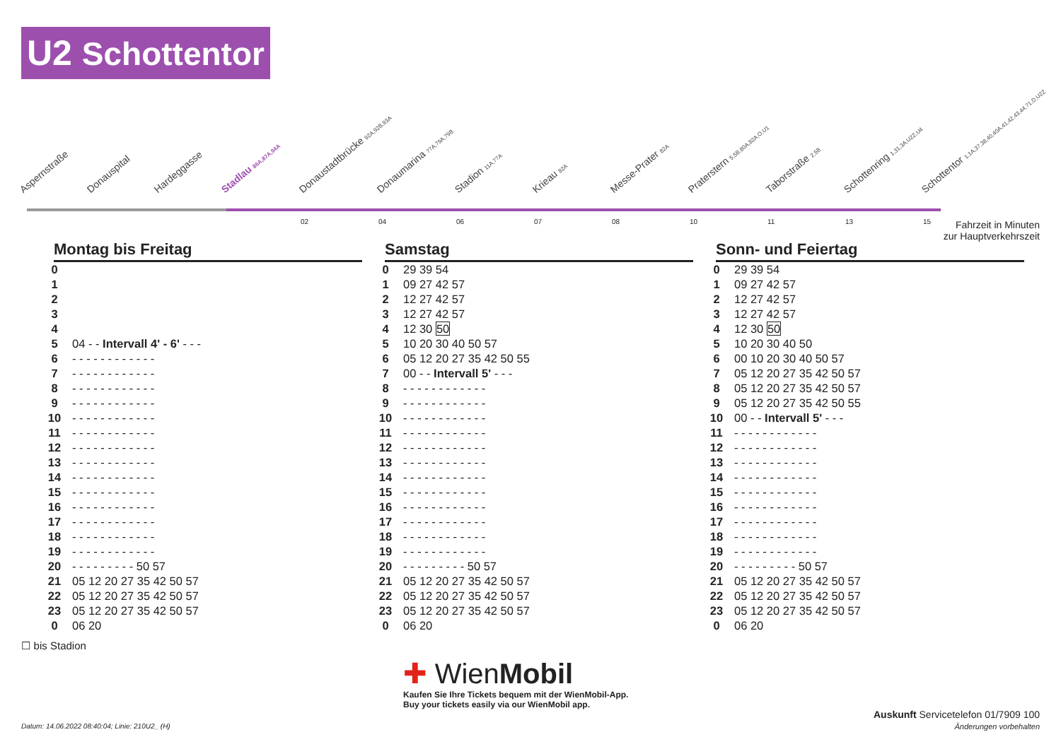U2 Schottentor
Aspernstraße Donauspital Hardeggasse Stadlau 86A,87A,94A Donaustadtbrücke 92A,92B,93A Donaumarina 77A,79A,79B Stadion 11A,77A Krieau 82A Messe-Prater 82A Praterstern 5,5B,80A,82A,O,U1 Taborstraße 2,5B Schottenring 1,31,3A,U2Z,U4 Schottentor 1,1A,37,38,40,40A,41,42,43,44,71,D,U2Z
02 04 06 07 08 10 11 13 15
Fahrzeit in Minuten
zur Hauptverkehrszeit
Montag bis Freitag
| 0 | |
| 1 | |
| 2 | |
| 3 | |
| 4 | |
| 5 | 04 - - Intervall 4' - 6' - - - |
| 6 | - - - - - - - - - - - - |
| 7 | - - - - - - - - - - - - |
| 8 | - - - - - - - - - - - - |
| 9 | - - - - - - - - - - - - |
| 10 | - - - - - - - - - - - - |
| 11 | - - - - - - - - - - - - |
| 12 | - - - - - - - - - - - - |
| 13 | - - - - - - - - - - - - |
| 14 | - - - - - - - - - - - - |
| 15 | - - - - - - - - - - - - |
| 16 | - - - - - - - - - - - - |
| 17 | - - - - - - - - - - - - |
| 18 | - - - - - - - - - - - - |
| 19 | - - - - - - - - - - - - |
| 20 | - - - - - - - - - 50 57 |
| 21 | 05 12 20 27 35 42 50 57 |
| 22 | 05 12 20 27 35 42 50 57 |
| 23 | 05 12 20 27 35 42 50 57 |
| 0 | 06 20 |
Samstag
| 0 | 29 39 54 |
| 1 | 09 27 42 57 |
| 2 | 12 27 42 57 |
| 3 | 12 27 42 57 |
| 4 | 12 30 50 |
| 5 | 10 20 30 40 50 57 |
| 6 | 05 12 20 27 35 42 50 55 |
| 7 | 00 - - Intervall 5' - - - |
| 8 | - - - - - - - - - - - - |
| 9 | - - - - - - - - - - - - |
| 10 | - - - - - - - - - - - - |
| 11 | - - - - - - - - - - - - |
| 12 | - - - - - - - - - - - - |
| 13 | - - - - - - - - - - - - |
| 14 | - - - - - - - - - - - - |
| 15 | - - - - - - - - - - - - |
| 16 | - - - - - - - - - - - - |
| 17 | - - - - - - - - - - - - |
| 18 | - - - - - - - - - - - - |
| 19 | - - - - - - - - - - - - |
| 20 | - - - - - - - - - 50 57 |
| 21 | 05 12 20 27 35 42 50 57 |
| 22 | 05 12 20 27 35 42 50 57 |
| 23 | 05 12 20 27 35 42 50 57 |
| 0 | 06 20 |
Sonn- und Feiertag
| 0 | 29 39 54 |
| 1 | 09 27 42 57 |
| 2 | 12 27 42 57 |
| 3 | 12 27 42 57 |
| 4 | 12 30 50 |
| 5 | 10 20 30 40 50 |
| 6 | 00 10 20 30 40 50 57 |
| 7 | 05 12 20 27 35 42 50 57 |
| 8 | 05 12 20 27 35 42 50 57 |
| 9 | 05 12 20 27 35 42 50 55 |
| 10 | 00 - - Intervall 5' - - - |
| 11 | - - - - - - - - - - - - |
| 12 | - - - - - - - - - - - - |
| 13 | - - - - - - - - - - - - |
| 14 | - - - - - - - - - - - - |
| 15 | - - - - - - - - - - - - |
| 16 | - - - - - - - - - - - - |
| 17 | - - - - - - - - - - - - |
| 18 | - - - - - - - - - - - - |
| 19 | - - - - - - - - - - - - |
| 20 | - - - - - - - - - 50 57 |
| 21 | 05 12 20 27 35 42 50 57 |
| 22 | 05 12 20 27 35 42 50 57 |
| 23 | 05 12 20 27 35 42 50 57 |
| 0 | 06 20 |
☐ bis Stadion
✚ WienMobil
Kaufen Sie Ihre Tickets bequem mit der WienMobil-App.
Buy your tickets easily via our WienMobil app.
Auskunft Servicetelefon 01/7909 100
Änderungen vorbehalten
Datum: 14.06.2022 08:40:04; Linie: 210U2_ (H)